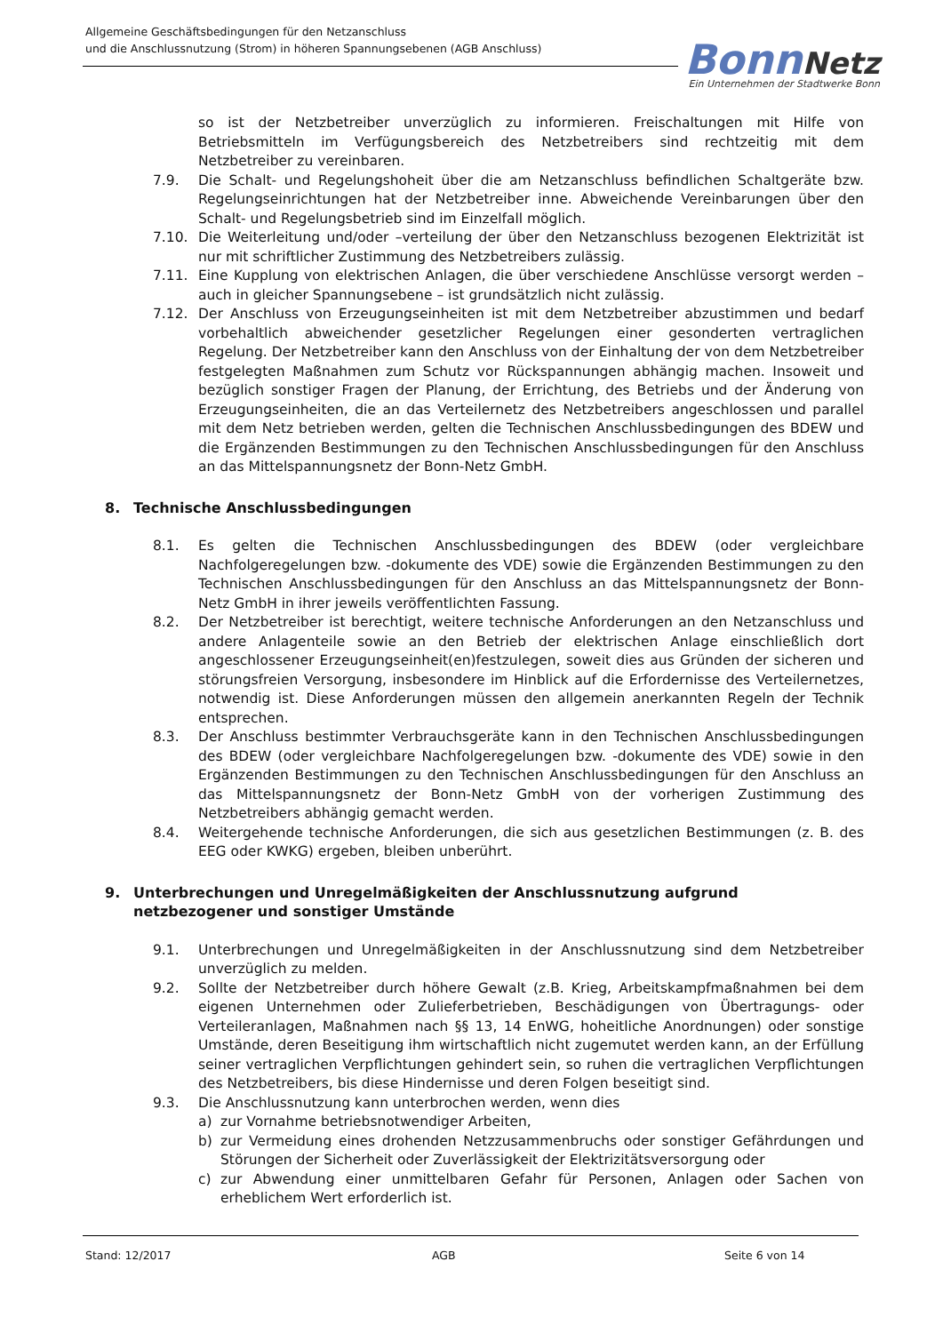Allgemeine Geschäftsbedingungen für den Netzanschluss
und die Anschlussnutzung (Strom) in höheren Spannungsebenen (AGB Anschluss)
Bonn Netz
Ein Unternehmen der Stadtwerke Bonn
so ist der Netzbetreiber unverzüglich zu informieren. Freischaltungen mit Hilfe von Betriebsmitteln im Verfügungsbereich des Netzbetreibers sind rechtzeitig mit dem Netzbetreiber zu vereinbaren.
7.9. Die Schalt- und Regelungshoheit über die am Netzanschluss befindlichen Schaltgeräte bzw. Regelungseinrichtungen hat der Netzbetreiber inne. Abweichende Vereinbarungen über den Schalt- und Regelungsbetrieb sind im Einzelfall möglich.
7.10. Die Weiterleitung und/oder –verteilung der über den Netzanschluss bezogenen Elektrizität ist nur mit schriftlicher Zustimmung des Netzbetreibers zulässig.
7.11. Eine Kupplung von elektrischen Anlagen, die über verschiedene Anschlüsse versorgt werden – auch in gleicher Spannungsebene – ist grundsätzlich nicht zulässig.
7.12. Der Anschluss von Erzeugungseinheiten ist mit dem Netzbetreiber abzustimmen und bedarf vorbehaltlich abweichender gesetzlicher Regelungen einer gesonderten vertraglichen Regelung. Der Netzbetreiber kann den Anschluss von der Einhaltung der von dem Netzbetreiber festgelegten Maßnahmen zum Schutz vor Rückspannungen abhängig machen. Insoweit und bezüglich sonstiger Fragen der Planung, der Errichtung, des Betriebs und der Änderung von Erzeugungseinheiten, die an das Verteilernetz des Netzbetreibers angeschlossen und parallel mit dem Netz betrieben werden, gelten die Technischen Anschlussbedingungen des BDEW und die Ergänzenden Bestimmungen zu den Technischen Anschlussbedingungen für den Anschluss an das Mittelspannungsnetz der Bonn-Netz GmbH.
8. Technische Anschlussbedingungen
8.1. Es gelten die Technischen Anschlussbedingungen des BDEW (oder vergleichbare Nachfolgeregelungen bzw. -dokumente des VDE) sowie die Ergänzenden Bestimmungen zu den Technischen Anschlussbedingungen für den Anschluss an das Mittelspannungsnetz der Bonn-Netz GmbH in ihrer jeweils veröffentlichten Fassung.
8.2. Der Netzbetreiber ist berechtigt, weitere technische Anforderungen an den Netzanschluss und andere Anlagenteile sowie an den Betrieb der elektrischen Anlage einschließlich dort angeschlossener Erzeugungseinheit(en)festzulegen, soweit dies aus Gründen der sicheren und störungsfreien Versorgung, insbesondere im Hinblick auf die Erfordernisse des Verteilernetzes, notwendig ist. Diese Anforderungen müssen den allgemein anerkannten Regeln der Technik entsprechen.
8.3. Der Anschluss bestimmter Verbrauchsgeräte kann in den Technischen Anschlussbedingungen des BDEW (oder vergleichbare Nachfolgeregelungen bzw. -dokumente des VDE) sowie in den Ergänzenden Bestimmungen zu den Technischen Anschlussbedingungen für den Anschluss an das Mittelspannungsnetz der Bonn-Netz GmbH von der vorherigen Zustimmung des Netzbetreibers abhängig gemacht werden.
8.4. Weitergehende technische Anforderungen, die sich aus gesetzlichen Bestimmungen (z. B. des EEG oder KWKG) ergeben, bleiben unberührt.
9. Unterbrechungen und Unregelmäßigkeiten der Anschlussnutzung aufgrund netzbezogener und sonstiger Umstände
9.1. Unterbrechungen und Unregelmäßigkeiten in der Anschlussnutzung sind dem Netzbetreiber unverzüglich zu melden.
9.2. Sollte der Netzbetreiber durch höhere Gewalt (z.B. Krieg, Arbeitskampfmaßnahmen bei dem eigenen Unternehmen oder Zulieferbetrieben, Beschädigungen von Übertragungs- oder Verteileranlagen, Maßnahmen nach §§ 13, 14 EnWG, hoheitliche Anordnungen) oder sonstige Umstände, deren Beseitigung ihm wirtschaftlich nicht zugemutet werden kann, an der Erfüllung seiner vertraglichen Verpflichtungen gehindert sein, so ruhen die vertraglichen Verpflichtungen des Netzbetreibers, bis diese Hindernisse und deren Folgen beseitigt sind.
9.3. Die Anschlussnutzung kann unterbrochen werden, wenn dies
a) zur Vornahme betriebsnotwendiger Arbeiten,
b) zur Vermeidung eines drohenden Netzzusammenbruchs oder sonstiger Gefährdungen und Störungen der Sicherheit oder Zuverlässigkeit der Elektrizitätsversorgung oder
c) zur Abwendung einer unmittelbaren Gefahr für Personen, Anlagen oder Sachen von erheblichem Wert erforderlich ist.
Stand: 12/2017 AGB Seite 6 von 14